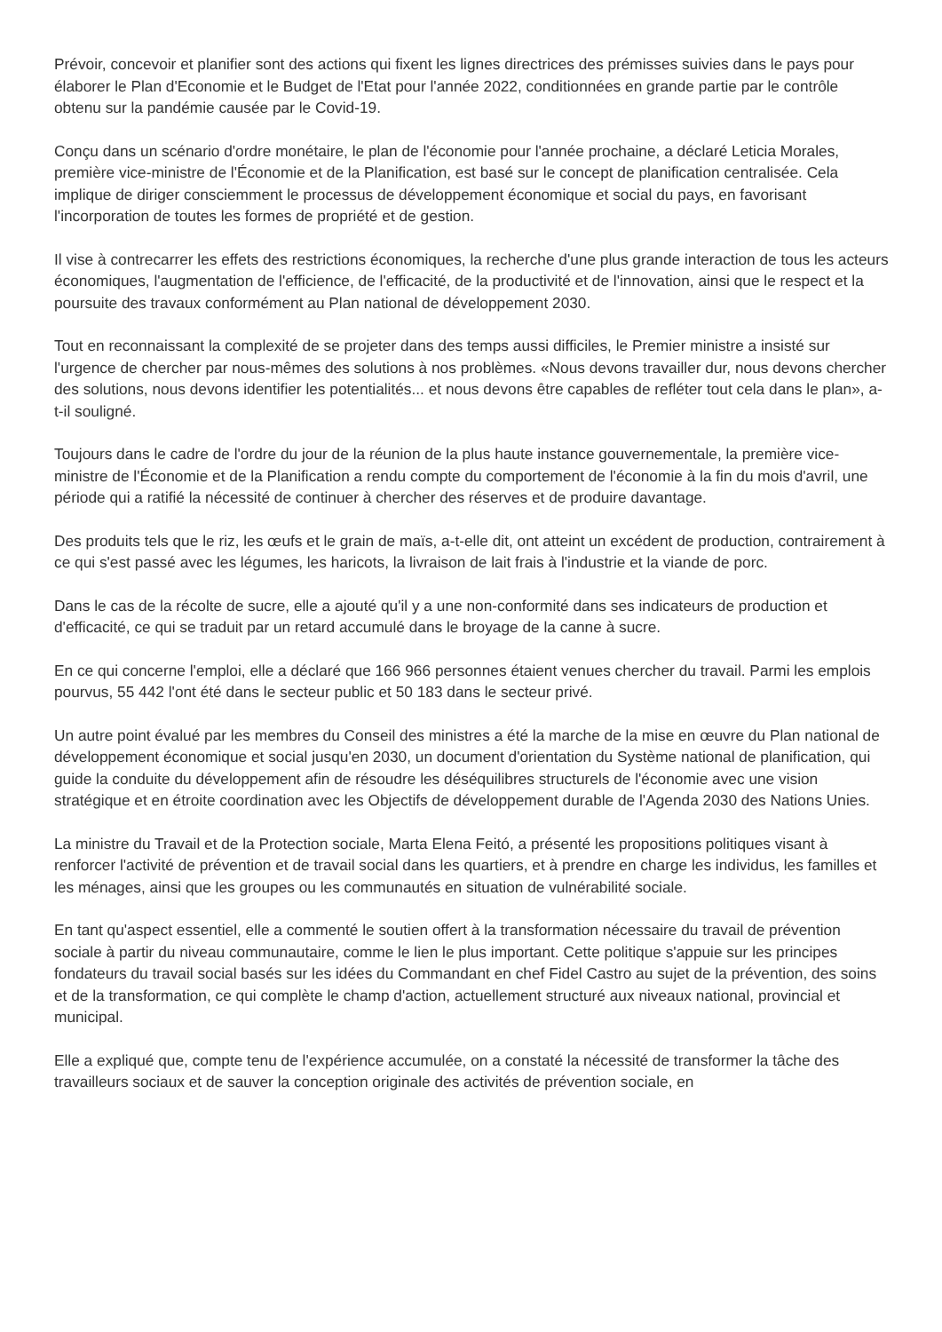Prévoir, concevoir et planifier sont des actions qui fixent les lignes directrices des prémisses suivies dans le pays pour élaborer le Plan d'Economie et le Budget de l'Etat pour l'année 2022, conditionnées en grande partie par le contrôle obtenu sur la pandémie causée par le Covid-19.
Conçu dans un scénario d'ordre monétaire, le plan de l'économie pour l'année prochaine, a déclaré Leticia Morales, première vice-ministre de l'Économie et de la Planification, est basé sur le concept de planification centralisée. Cela implique de diriger consciemment le processus de développement économique et social du pays, en favorisant l'incorporation de toutes les formes de propriété et de gestion.
Il vise à contrecarrer les effets des restrictions économiques, la recherche d'une plus grande interaction de tous les acteurs économiques, l'augmentation de l'efficience, de l'efficacité, de la productivité et de l'innovation, ainsi que le respect et la poursuite des travaux conformément au Plan national de développement 2030.
Tout en reconnaissant la complexité de se projeter dans des temps aussi difficiles, le Premier ministre a insisté sur l'urgence de chercher par nous-mêmes des solutions à nos problèmes. «Nous devons travailler dur, nous devons chercher des solutions, nous devons identifier les potentialités... et nous devons être capables de refléter tout cela dans le plan», a-t-il souligné.
Toujours dans le cadre de l'ordre du jour de la réunion de la plus haute instance gouvernementale, la première vice-ministre de l'Économie et de la Planification a rendu compte du comportement de l'économie à la fin du mois d'avril, une période qui a ratifié la nécessité de continuer à chercher des réserves et de produire davantage.
Des produits tels que le riz, les œufs et le grain de maïs, a-t-elle dit, ont atteint un excédent de production, contrairement à ce qui s'est passé avec les légumes, les haricots, la livraison de lait frais à l'industrie et la viande de porc.
Dans le cas de la récolte de sucre, elle a ajouté qu'il y a une non-conformité dans ses indicateurs de production et d'efficacité, ce qui se traduit par un retard accumulé dans le broyage de la canne à sucre.
En ce qui concerne l'emploi, elle a déclaré que 166 966 personnes étaient venues chercher du travail. Parmi les emplois pourvus, 55 442 l'ont été dans le secteur public et 50 183 dans le secteur privé.
Un autre point évalué par les membres du Conseil des ministres a été la marche de la mise en œuvre du Plan national de développement économique et social jusqu'en 2030, un document d'orientation du Système national de planification, qui guide la conduite du développement afin de résoudre les déséquilibres structurels de l'économie avec une vision stratégique et en étroite coordination avec les Objectifs de développement durable de l'Agenda 2030 des Nations Unies.
La ministre du Travail et de la Protection sociale, Marta Elena Feitó, a présenté les propositions politiques visant à renforcer l'activité de prévention et de travail social dans les quartiers, et à prendre en charge les individus, les familles et les ménages, ainsi que les groupes ou les communautés en situation de vulnérabilité sociale.
En tant qu'aspect essentiel, elle a commenté le soutien offert à la transformation nécessaire du travail de prévention sociale à partir du niveau communautaire, comme le lien le plus important. Cette politique s'appuie sur les principes fondateurs du travail social basés sur les idées du Commandant en chef Fidel Castro au sujet de la prévention, des soins et de la transformation, ce qui complète le champ d'action, actuellement structuré aux niveaux national, provincial et municipal.
Elle a expliqué que, compte tenu de l'expérience accumulée, on a constaté la nécessité de transformer la tâche des travailleurs sociaux et de sauver la conception originale des activités de prévention sociale, en